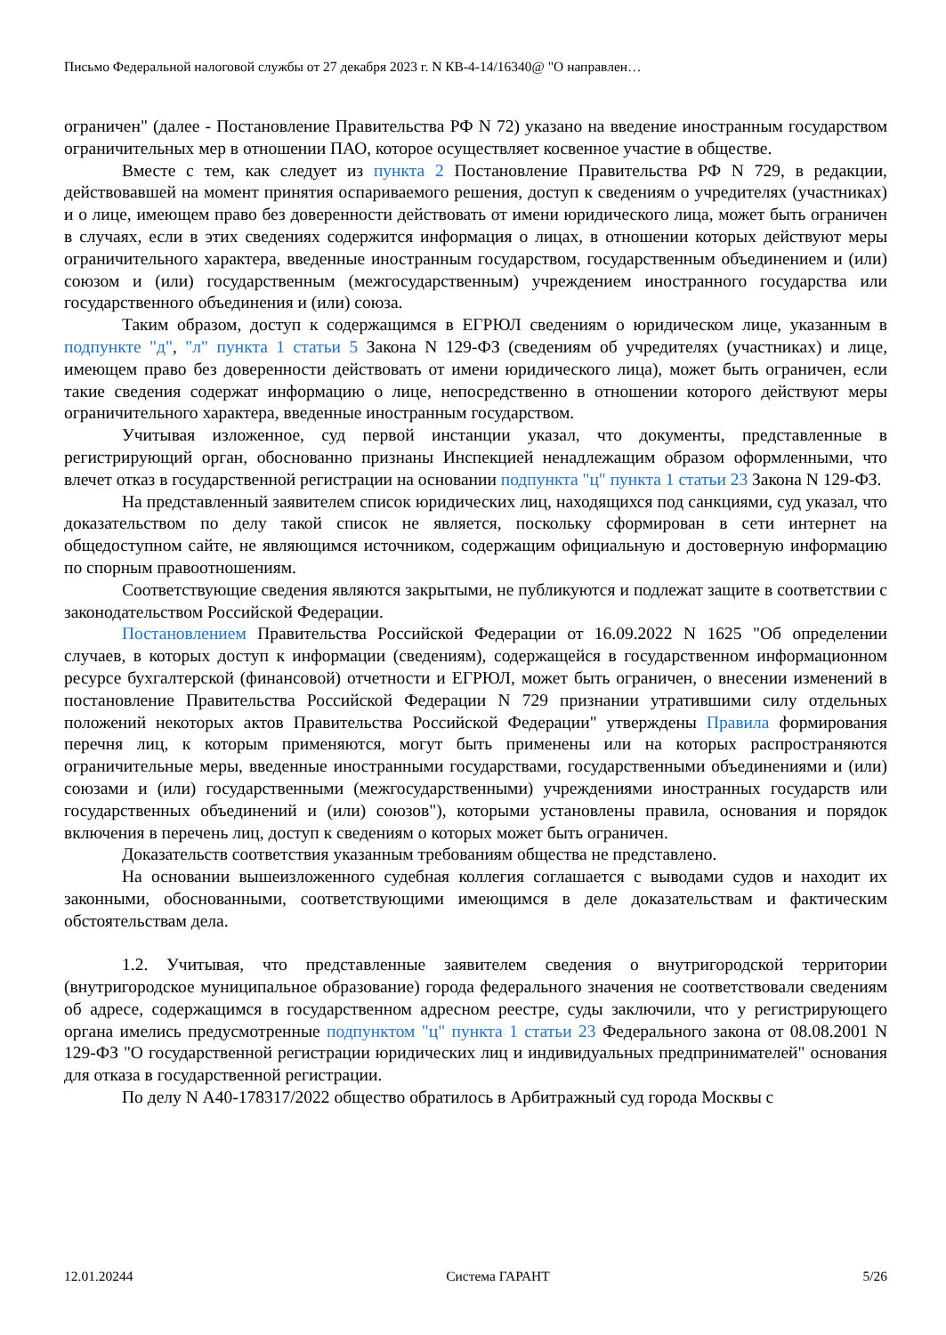Письмо Федеральной налоговой службы от 27 декабря 2023 г. N КВ-4-14/16340@ "О направлен…
ограничен" (далее - Постановление Правительства РФ N 72) указано на введение иностранным государством ограничительных мер в отношении ПАО, которое осуществляет косвенное участие в обществе.
Вместе с тем, как следует из пункта 2 Постановление Правительства РФ N 729, в редакции, действовавшей на момент принятия оспариваемого решения, доступ к сведениям о учредителях (участниках) и о лице, имеющем право без доверенности действовать от имени юридического лица, может быть ограничен в случаях, если в этих сведениях содержится информация о лицах, в отношении которых действуют меры ограничительного характера, введенные иностранным государством, государственным объединением и (или) союзом и (или) государственным (межгосударственным) учреждением иностранного государства или государственного объединения и (или) союза.
Таким образом, доступ к содержащимся в ЕГРЮЛ сведениям о юридическом лице, указанным в подпункте "д", "л" пункта 1 статьи 5 Закона N 129-ФЗ (сведениям об учредителях (участниках) и лице, имеющем право без доверенности действовать от имени юридического лица), может быть ограничен, если такие сведения содержат информацию о лице, непосредственно в отношении которого действуют меры ограничительного характера, введенные иностранным государством.
Учитывая изложенное, суд первой инстанции указал, что документы, представленные в регистрирующий орган, обоснованно признаны Инспекцией ненадлежащим образом оформленными, что влечет отказ в государственной регистрации на основании подпункта "ц" пункта 1 статьи 23 Закона N 129-ФЗ.
На представленный заявителем список юридических лиц, находящихся под санкциями, суд указал, что доказательством по делу такой список не является, поскольку сформирован в сети интернет на общедоступном сайте, не являющимся источником, содержащим официальную и достоверную информацию по спорным правоотношениям.
Соответствующие сведения являются закрытыми, не публикуются и подлежат защите в соответствии с законодательством Российской Федерации.
Постановлением Правительства Российской Федерации от 16.09.2022 N 1625 "Об определении случаев, в которых доступ к информации (сведениям), содержащейся в государственном информационном ресурсе бухгалтерской (финансовой) отчетности и ЕГРЮЛ, может быть ограничен, о внесении изменений в постановление Правительства Российской Федерации N 729 признании утратившими силу отдельных положений некоторых актов Правительства Российской Федерации" утверждены Правила формирования перечня лиц, к которым применяются, могут быть применены или на которых распространяются ограничительные меры, введенные иностранными государствами, государственными объединениями и (или) союзами и (или) государственными (межгосударственными) учреждениями иностранных государств или государственных объединений и (или) союзов"), которыми установлены правила, основания и порядок включения в перечень лиц, доступ к сведениям о которых может быть ограничен.
Доказательств соответствия указанным требованиям общества не представлено.
На основании вышеизложенного судебная коллегия соглашается с выводами судов и находит их законными, обоснованными, соответствующими имеющимся в деле доказательствам и фактическим обстоятельствам дела.
1.2. Учитывая, что представленные заявителем сведения о внутригородской территории (внутригородское муниципальное образование) города федерального значения не соответствовали сведениям об адресе, содержащимся в государственном адресном реестре, суды заключили, что у регистрирующего органа имелись предусмотренные подпунктом "ц" пункта 1 статьи 23 Федерального закона от 08.08.2001 N 129-ФЗ "О государственной регистрации юридических лиц и индивидуальных предпринимателей" основания для отказа в государственной регистрации.
По делу N А40-178317/2022 общество обратилось в Арбитражный суд города Москвы с
12.01.20244 Система ГАРАНТ 5/26